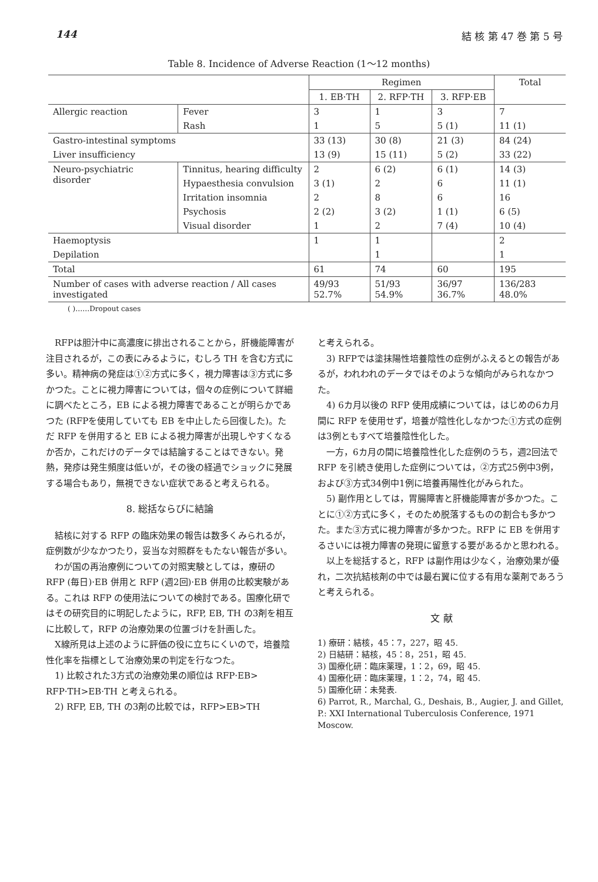144 結 核 第 47 巻 第 5 号
Table 8. Incidence of Adverse Reaction (1～12 months)
| | | Regimen | | | Total |
| --- | --- | --- | --- | --- | --- |
| | | 1. EB·TH | 2. RFP·TH | 3. RFP·EB | |
| Allergic reaction | Fever | 3 | 1 | 3 | 7 |
| | Rash | 1 | 5 | 5 (1) | 11 (1) |
| Gastro-intestinal symptoms | | 33 (13) | 30 (8) | 21 (3) | 84 (24) |
| Liver insufficiency | | 13 (9) | 15 (11) | 5 (2) | 33 (22) |
| Neuro-psychiatric disorder | Tinnitus, hearing difficulty | 2 | 6 (2) | 6 (1) | 14 (3) |
| | Hypaesthesia convulsion | 3 (1) | 2 | 6 | 11 (1) |
| | Irritation insomnia | 2 | 8 | 6 | 16 |
| | Psychosis | 2 (2) | 3 (2) | 1 (1) | 6 (5) |
| | Visual disorder | 1 | 2 | 7 (4) | 10 (4) |
| Haemoptysis | | 1 | 1 | | 2 |
| Depilation | | | 1 | | 1 |
| Total | | 61 | 74 | 60 | 195 |
| Number of cases with adverse reaction / All cases investigated | | 49/93 52.7% | 51/93 54.9% | 36/97 36.7% | 136/283 48.0% |
( )……Dropout cases
RFPは胆汁中に高濃度に排出されることから，肝機能障害が注目されるが，この表にみるように，むしろ TH を含む方式に多い。精神病の発症は①②方式に多く，視力障害は③方式に多かつた。ことに視力障害については，個々の症例について詳細に調べたところ，EB による視力障害であることが明らかであつた (RFPを使用していても EB を中止したら回復した)。ただ RFP を併用すると EB による視力障害が出現しやすくなるか否か，これだけのデータでは結論することはできない。発熱，発疹は発生頻度は低いが，その後の経過でショックに発展する場合もあり，無視できない症状であると考えられる。
8. 総括ならびに結論
結核に対する RFP の臨床効果の報告は数多くみられるが，症例数が少なかつたり，妥当な対照群をもたない報告が多い。
わが国の再治療例についての対照実験としては，療研の RFP (毎日)·EB 併用と RFP (週2回)·EB 併用の比較実験がある。これは RFP の使用法についての検討である。国療化研ではその研究目的に明記したように，RFP, EB, TH の3剤を相互に比較して，RFP の治療効果の位置づけを計画した。
X線所見は上述のように評価の役に立ちにくいので，培養陰性化率を指標として治療効果の判定を行なつた。
1) 比較された3方式の治療効果の順位は RFP·EB> RFP·TH>EB·TH と考えられる。
2) RFP, EB, TH の3剤の比較では，RFP>EB>TH
と考えられる。
3) RFPでは塗抹陽性培養陰性の症例がふえるとの報告があるが，われわれのデータではそのような傾向がみられなかつた。
4) 6カ月以後の RFP 使用成績については，はじめの6カ月間に RFP を使用せず，培養が陰性化しなかつた①方式の症例は3例ともすべて培養陰性化した。
一方，6カ月の間に培養陰性化した症例のうち，週2回法で RFP を引続き使用した症例については，②方式25例中3例，および③方式34例中1例に培養再陽性化がみられた。
5) 副作用としては，胃腸障害と肝機能障害が多かつた。ことに①②方式に多く，そのため脱落するものの割合も多かつた。また③方式に視力障害が多かつた。RFP に EB を併用するさいには視力障害の発現に留意する要があるかと思われる。
以上を総括すると，RFP は副作用は少なく，治療効果が優れ，二次抗結核剤の中では最右翼に位する有用な薬剤であろうと考えられる。
文 献
1) 療研：結核，45：7，227，昭 45.
2) 日結研：結核，45：8，251，昭 45.
3) 国療化研：臨床薬理，1：2，69，昭 45.
4) 国療化研：臨床薬理，1：2，74，昭 45.
5) 国療化研：未発表.
6) Parrot, R., Marchal, G., Deshais, B., Augier, J. and Gillet, P.: XXI International Tuberculosis Conference, 1971 Moscow.